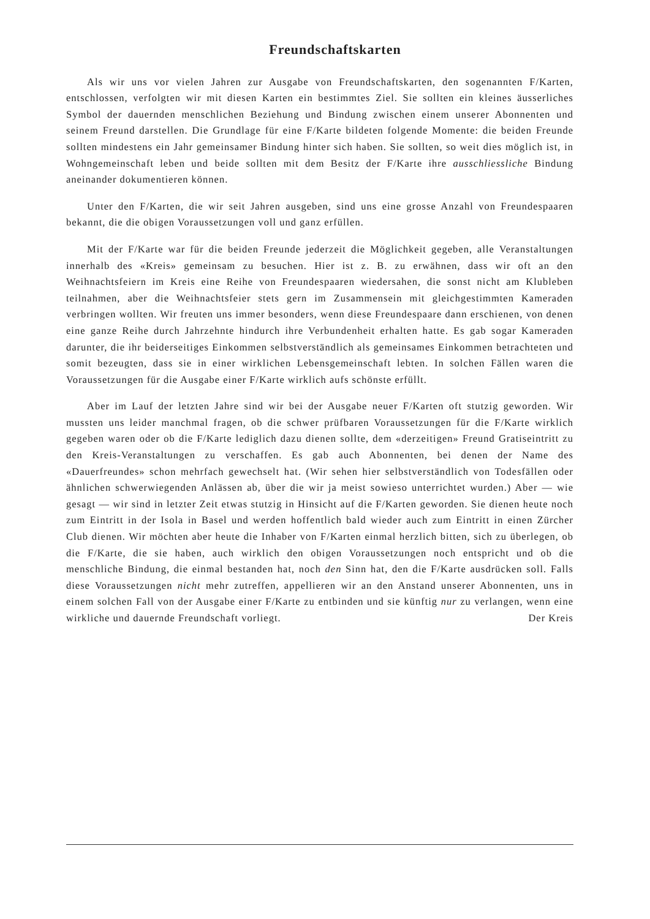Freundschaftskarten
Als wir uns vor vielen Jahren zur Ausgabe von Freundschaftskarten, den sogenannten F/Karten, entschlossen, verfolgten wir mit diesen Karten ein bestimmtes Ziel. Sie sollten ein kleines äusserliches Symbol der dauernden menschlichen Beziehung und Bindung zwischen einem unserer Abonnenten und seinem Freund darstellen. Die Grundlage für eine F/Karte bildeten folgende Momente: die beiden Freunde sollten mindestens ein Jahr gemeinsamer Bindung hinter sich haben. Sie sollten, so weit dies möglich ist, in Wohngemeinschaft leben und beide sollten mit dem Besitz der F/Karte ihre ausschliessliche Bindung aneinander dokumentieren können.
Unter den F/Karten, die wir seit Jahren ausgeben, sind uns eine grosse Anzahl von Freundespaaren bekannt, die die obigen Voraussetzungen voll und ganz erfüllen.
Mit der F/Karte war für die beiden Freunde jederzeit die Möglichkeit gegeben, alle Veranstaltungen innerhalb des «Kreis» gemeinsam zu besuchen. Hier ist z. B. zu erwähnen, dass wir oft an den Weihnachtsfeiern im Kreis eine Reihe von Freundespaaren wiedersahen, die sonst nicht am Klubleben teilnahmen, aber die Weihnachtsfeier stets gern im Zusammensein mit gleichgestimmten Kameraden verbringen wollten. Wir freuten uns immer besonders, wenn diese Freundespaare dann erschienen, von denen eine ganze Reihe durch Jahrzehnte hindurch ihre Verbundenheit erhalten hatte. Es gab sogar Kameraden darunter, die ihr beiderseitiges Einkommen selbstverständlich als gemeinsames Einkommen betrachteten und somit bezeugten, dass sie in einer wirklichen Lebensgemeinschaft lebten. In solchen Fällen waren die Voraussetzungen für die Ausgabe einer F/Karte wirklich aufs schönste erfüllt.
Aber im Lauf der letzten Jahre sind wir bei der Ausgabe neuer F/Karten oft stutzig geworden. Wir mussten uns leider manchmal fragen, ob die schwer prüfbaren Voraussetzungen für die F/Karte wirklich gegeben waren oder ob die F/Karte lediglich dazu dienen sollte, dem «derzeitigen» Freund Gratiseintritt zu den Kreis-Veranstaltungen zu verschaffen. Es gab auch Abonnenten, bei denen der Name des «Dauerfreundes» schon mehrfach gewechselt hat. (Wir sehen hier selbstverständlich von Todesfällen oder ähnlichen schwerwiegenden Anlässen ab, über die wir ja meist sowieso unterrichtet wurden.) Aber — wie gesagt — wir sind in letzter Zeit etwas stutzig in Hinsicht auf die F/Karten geworden. Sie dienen heute noch zum Eintritt in der Isola in Basel und werden hoffentlich bald wieder auch zum Eintritt in einen Zürcher Club dienen. Wir möchten aber heute die Inhaber von F/Karten einmal herzlich bitten, sich zu überlegen, ob die F/Karte, die sie haben, auch wirklich den obigen Voraussetzungen noch entspricht und ob die menschliche Bindung, die einmal bestanden hat, noch den Sinn hat, den die F/Karte ausdrücken soll. Falls diese Voraussetzungen nicht mehr zutreffen, appellieren wir an den Anstand unserer Abonnenten, uns in einem solchen Fall von der Ausgabe einer F/Karte zu entbinden und sie künftig nur zu verlangen, wenn eine wirkliche und dauernde Freundschaft vorliegt. Der Kreis